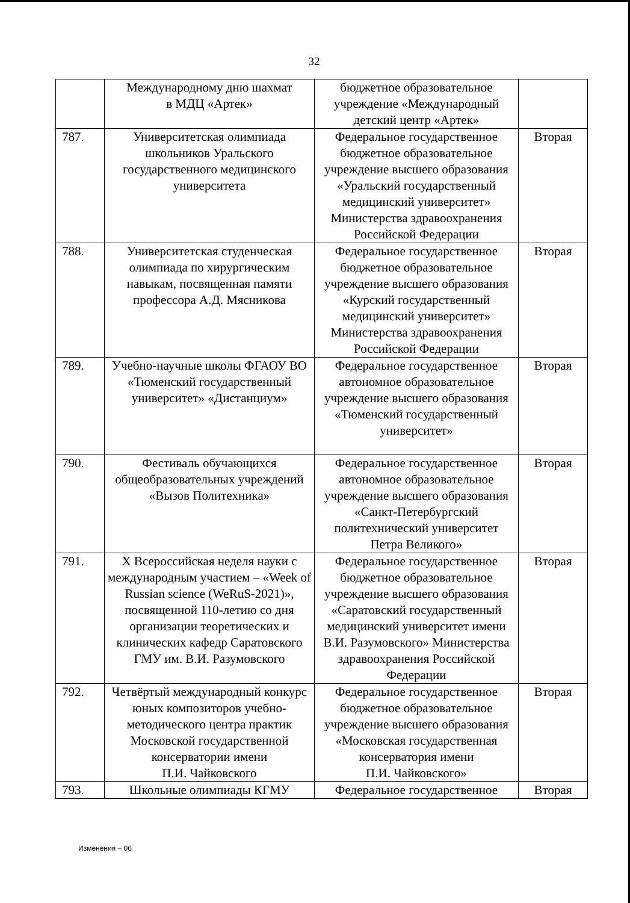32
| | Международному дню шахмат в МДЦ «Артек» | бюджетное образовательное учреждение «Международный детский центр «Артек» | |
| 787. | Университетская олимпиада школьников Уральского государственного медицинского университета | Федеральное государственное бюджетное образовательное учреждение высшего образования «Уральский государственный медицинский университет» Министерства здравоохранения Российской Федерации | Вторая |
| 788. | Университетская студенческая олимпиада по хирургическим навыкам, посвященная памяти профессора А.Д. Мясникова | Федеральное государственное бюджетное образовательное учреждение высшего образования «Курский государственный медицинский университет» Министерства здравоохранения Российской Федерации | Вторая |
| 789. | Учебно-научные школы ФГАОУ ВО «Тюменский государственный университет» «Дистанциум» | Федеральное государственное автономное образовательное учреждение высшего образования «Тюменский государственный университет» | Вторая |
| 790. | Фестиваль обучающихся общеобразовательных учреждений «Вызов Политехника» | Федеральное государственное автономное образовательное учреждение высшего образования «Санкт-Петербургский политехнический университет Петра Великого» | Вторая |
| 791. | X Всероссийская неделя науки с международным участием – «Week of Russian science (WeRuS-2021)», посвященной 110-летию со дня организации теоретических и клинических кафедр Саратовского ГМУ им. В.И. Разумовского | Федеральное государственное бюджетное образовательное учреждение высшего образования «Саратовский государственный медицинский университет имени В.И. Разумовского» Министерства здравоохранения Российской Федерации | Вторая |
| 792. | Четвёртый международный конкурс юных композиторов учебно-методического центра практик Московской государственной консерватории имени П.И. Чайковского | Федеральное государственное бюджетное образовательное учреждение высшего образования «Московская государственная консерватория имени П.И. Чайковского» | Вторая |
| 793. | Школьные олимпиады КГМУ | Федеральное государственное | Вторая |
Изменения – 06